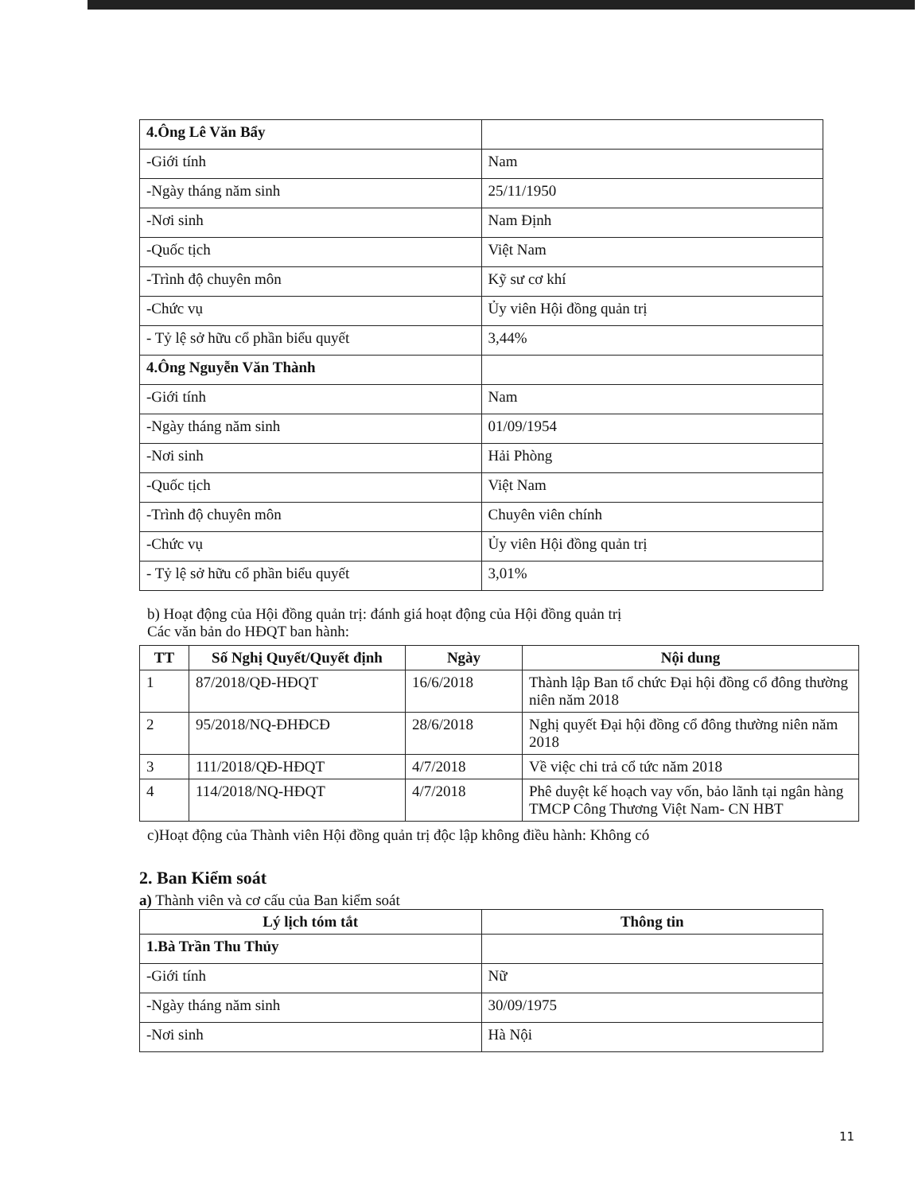| 4.Ông Lê Văn Bẩy | |
| -Giới tính | Nam |
| -Ngày tháng năm sinh | 25/11/1950 |
| -Nơi sinh | Nam Định |
| -Quốc tịch | Việt Nam |
| -Trình độ chuyên môn | Kỹ sư cơ khí |
| -Chức vụ | Ủy viên Hội đồng quản trị |
| - Tỷ lệ sở hữu cổ phần biểu quyết | 3,44% |
| 4.Ông Nguyễn Văn Thành | |
| -Giới tính | Nam |
| -Ngày tháng năm sinh | 01/09/1954 |
| -Nơi sinh | Hải Phòng |
| -Quốc tịch | Việt Nam |
| -Trình độ chuyên môn | Chuyên viên chính |
| -Chức vụ | Ủy viên Hội đồng quản trị |
| - Tỷ lệ sở hữu cổ phần biểu quyết | 3,01% |
b) Hoạt động của Hội đồng quản trị: đánh giá hoạt động của Hội đồng quản trị
Các văn bản do HĐQT ban hành:
| TT | Số Nghị Quyết/Quyết định | Ngày | Nội dung |
| --- | --- | --- | --- |
| 1 | 87/2018/QĐ-HĐQT | 16/6/2018 | Thành lập Ban tổ chức Đại hội đồng cổ đông thường niên năm 2018 |
| 2 | 95/2018/NQ-ĐHĐCĐ | 28/6/2018 | Nghị quyết Đại hội đồng cổ đông thường niên năm 2018 |
| 3 | 111/2018/QĐ-HĐQT | 4/7/2018 | Về việc chi trả cổ tức năm 2018 |
| 4 | 114/2018/NQ-HĐQT | 4/7/2018 | Phê duyệt kế hoạch vay vốn, bảo lãnh tại ngân hàng TMCP Công Thương Việt Nam- CN HBT |
c)Hoạt động của Thành viên Hội đồng quản trị độc lập không điều hành: Không có
2. Ban Kiểm soát
a) Thành viên và cơ cấu của Ban kiểm soát
| Lý lịch tóm tắt | Thông tin |
| --- | --- |
| 1.Bà Trần Thu Thủy | |
| -Giới tính | Nữ |
| -Ngày tháng năm sinh | 30/09/1975 |
| -Nơi sinh | Hà Nội |
11